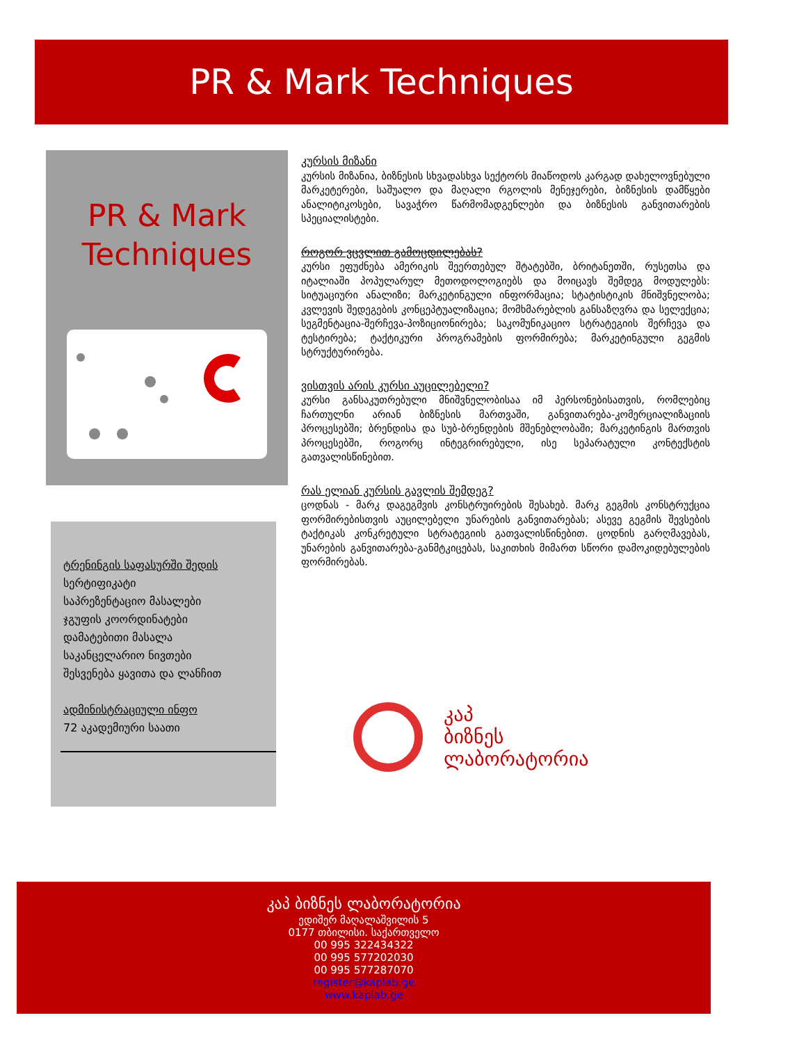PR & Mark Techniques
PR & Mark
Techniques
ტრენინგის საფასურში შედის
სერტიფიკატი
საპრეზენტაციო მასალები
ჯგუფის კოორდინატები
დამატებითი მასალა
საკანცელარიო ნივთები
შესვენება ყავითა და ლანჩით
ადმინისტრაციული ინფო
72 აკადემიური საათი
კურსის მიზანი
კურსის მიზანია, ბიზნესის სხვადასხვა სექტორს მიაწოდოს კარგად დახელოვნებული მარკეტერები, საშუალო და მაღალი რგოლის მენეჯერები, ბიზნესის დამწყები ანალიტიკოსები, სავაჭრო წარმომადგენლები და ბიზნესის განვითარების სპეციალისტები.
როგორ ვცვლით გამოცდილებას?
კურსი ეფუძნება ამერიკის შეერთებულ შტატებში, ბრიტანეთში, რუსეთსა და იტალიაში პოპულარულ მეთოდოლოგიებს და მოიცავს შემდეგ მოდულებს: სიტუაციური ანალიზი; მარკეტინგული ინფორმაცია; სტატისტიკის მნიშვნელობა; კვლევის შედეგების კონცეპტუალიზაცია; მომხმარებლის განსაზღვრა და სელექცია; სეგმენტაცია-შერჩევა-პოზიციონირება; საკომუნიკაციო სტრატეგიის შერჩევა და ტესტირება; ტაქტიკური პროგრამების ფორმირება; მარკეტინგული გეგმის სტრუქტურირება.
ვისთვის არის კურსი აუცილებელი?
კურსი განსაკუთრებული მნიშვნელობისაა იმ პერსონებისათვის, რომლებიც ჩართულნი არიან ბიზნესის მართვაში, განვითარება-კომერციალიზაციის პროცესებში; ბრენდისა და სუბ-ბრენდების მშენებლობაში; მარკეტინგის მართვის პროცესებში, როგორც ინტეგრირებული, ისე სეპარატული კონტექსტის გათვალისწინებით.
რას ელიან კურსის გავლის შემდეგ?
ცოდნას - მარკ დაგეგმვის კონსტრუირების შესახებ. მარკ გეგმის კონსტრუქცია ფორმირებისთვის აუცილებელი უნარების განვითარებას; ასევე გეგმის შევსების ტაქტიკას კონკრეტული სტრატეგიის გათვალისწინებით. ცოდნის გარღმავებას, უნარების განვითარება-განმტკიცებას, საკითხის მიმართ სწორი დამოკიდებულების ფორმირებას.
კაპ
ბიზნეს
ლაბორატორია
კაპ ბიზნეს ლაბორატორია
ედიშერ მაღალაშვილის 5
0177 თბილისი. საქართველო
00 995 322434322
00 995 577202030
00 995 577287070
register@kaplab.ge
www.kaplab.ge